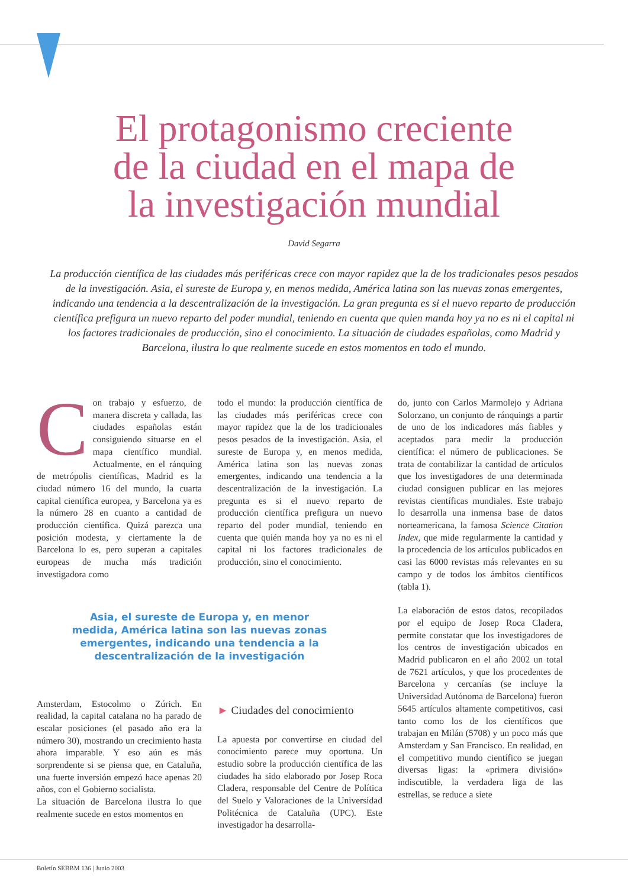El protagonismo creciente
de la ciudad en el mapa de
la investigación mundial
David Segarra
La producción científica de las ciudades más periféricas crece con mayor rapidez que la de los tradicionales pesos pesados de la investigación. Asia, el sureste de Europa y, en menos medida, América latina son las nuevas zonas emergentes, indicando una tendencia a la descentralización de la investigación. La gran pregunta es si el nuevo reparto de producción científica prefigura un nuevo reparto del poder mundial, teniendo en cuenta que quien manda hoy ya no es ni el capital ni los factores tradicionales de producción, sino el conocimiento. La situación de ciudades españolas, como Madrid y Barcelona, ilustra lo que realmente sucede en estos momentos en todo el mundo.
Con trabajo y esfuerzo, de manera discreta y callada, las ciudades españolas están consiguiendo situarse en el mapa científico mundial. Actualmente, en el ránquing de metrópolis científicas, Madrid es la ciudad número 16 del mundo, la cuarta capital científica europea, y Barcelona ya es la número 28 en cuanto a cantidad de producción científica. Quizá parezca una posición modesta, y ciertamente la de Barcelona lo es, pero superan a capitales europeas de mucha más tradición investigadora como
Asia, el sureste de Europa y, en menor medida, América latina son las nuevas zonas emergentes, indicando una tendencia a la descentralización de la investigación
Amsterdam, Estocolmo o Zúrich. En realidad, la capital catalana no ha parado de escalar posiciones (el pasado año era la número 30), mostrando un crecimiento hasta ahora imparable. Y eso aún es más sorprendente si se piensa que, en Cataluña, una fuerte inversión empezó hace apenas 20 años, con el Gobierno socialista.
La situación de Barcelona ilustra lo que realmente sucede en estos momentos en
todo el mundo: la producción científica de las ciudades más periféricas crece con mayor rapidez que la de los tradicionales pesos pesados de la investigación. Asia, el sureste de Europa y, en menos medida, América latina son las nuevas zonas emergentes, indicando una tendencia a la descentralización de la investigación. La pregunta es si el nuevo reparto de producción científica prefigura un nuevo reparto del poder mundial, teniendo en cuenta que quién manda hoy ya no es ni el capital ni los factores tradicionales de producción, sino el conocimiento.
► Ciudades del conocimiento
La apuesta por convertirse en ciudad del conocimiento parece muy oportuna. Un estudio sobre la producción científica de las ciudades ha sido elaborado por Josep Roca Cladera, responsable del Centre de Política del Suelo y Valoraciones de la Universidad Politécnica de Cataluña (UPC). Este investigador ha desarrolla-
do, junto con Carlos Marmolejo y Adriana Solorzano, un conjunto de ránquings a partir de uno de los indicadores más fiables y aceptados para medir la producción científica: el número de publicaciones. Se trata de contabilizar la cantidad de artículos que los investigadores de una determinada ciudad consiguen publicar en las mejores revistas científicas mundiales. Este trabajo lo desarrolla una inmensa base de datos norteamericana, la famosa Science Citation Index, que mide regularmente la cantidad y la procedencia de los artículos publicados en casi las 6000 revistas más relevantes en su campo y de todos los ámbitos científicos (tabla 1).
La elaboración de estos datos, recopilados por el equipo de Josep Roca Cladera, permite constatar que los investigadores de los centros de investigación ubicados en Madrid publicaron en el año 2002 un total de 7621 artículos, y que los procedentes de Barcelona y cercanías (se incluye la Universidad Autónoma de Barcelona) fueron 5645 artículos altamente competitivos, casi tanto como los de los científicos que trabajan en Milán (5708) y un poco más que Amsterdam y San Francisco. En realidad, en el competitivo mundo científico se juegan diversas ligas: la «primera división» indiscutible, la verdadera liga de las estrellas, se reduce a siete
Boletín SEBBM 136 | Junio 2003